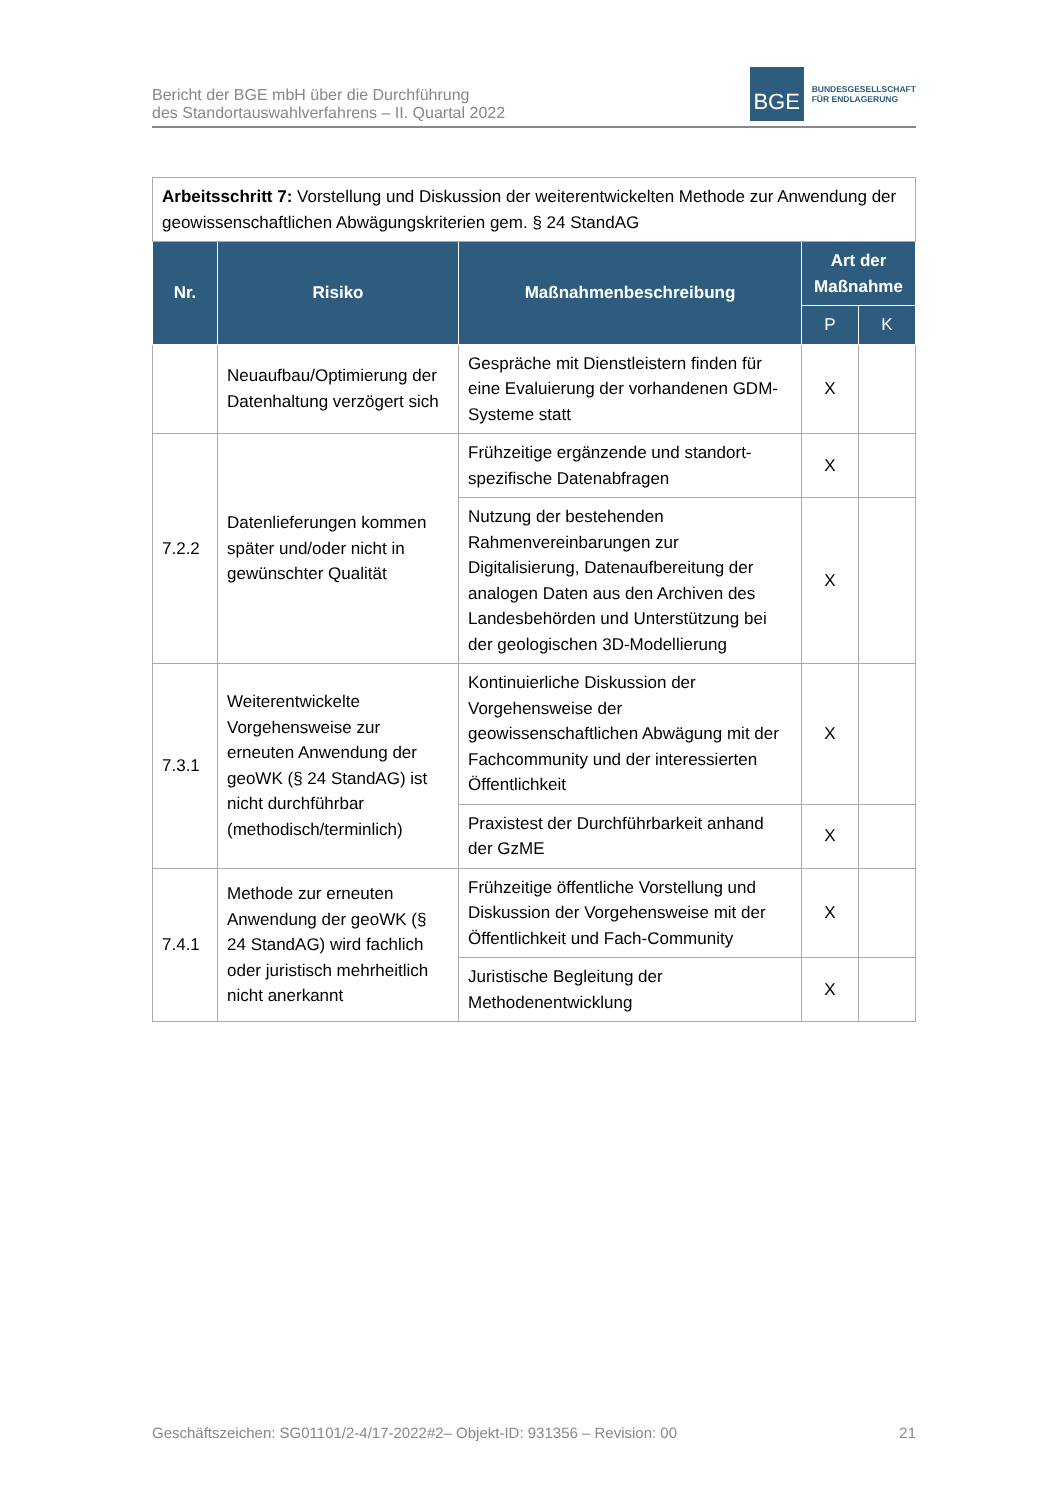Bericht der BGE mbH über die Durchführung
des Standortauswahlverfahrens – II. Quartal 2022
BGE
BUNDESGESELLSCHAFT
FÜR ENDLAGERUNG
| Arbeitsschritt 7: Vorstellung und Diskussion der weiterentwickelten Methode zur Anwendung der geowissenschaftlichen Abwägungskriterien gem. § 24 StandAG | | | | |
| Nr. | Risiko | Maßnahmenbeschreibung | Art der Maßnahme | |
| | | | P | K |
| | Neuaufbau/Optimierung der Datenhaltung verzögert sich | Gespräche mit Dienstleistern finden für eine Evaluierung der vorhandenen GDM-Systeme statt | X | |
| 7.2.2 | Datenlieferungen kommen später und/oder nicht in gewünschter Qualität | Frühzeitige ergänzende und standort-spezifische Datenabfragen | X | |
| | | Nutzung der bestehenden Rahmenvereinbarungen zur Digitalisierung, Datenaufbereitung der analogen Daten aus den Archiven des Landesbehörden und Unterstützung bei der geologischen 3D-Modellierung | X | |
| 7.3.1 | Weiterentwickelte Vorgehensweise zur erneuten Anwendung der geoWK (§ 24 StandAG) ist nicht durchführbar (methodisch/terminlich) | Kontinuierliche Diskussion der Vorgehensweise der geowissenschaftlichen Abwägung mit der Fachcommunity und der interessierten Öffentlichkeit | X | |
| | | Praxistest der Durchführbarkeit anhand der GzME | X | |
| 7.4.1 | Methode zur erneuten Anwendung der geoWK (§ 24 StandAG) wird fachlich oder juristisch mehrheitlich nicht anerkannt | Frühzeitige öffentliche Vorstellung und Diskussion der Vorgehensweise mit der Öffentlichkeit und Fach-Community | X | |
| | | Juristische Begleitung der Methodenentwicklung | X | |
Geschäftszeichen: SG01101/2-4/17-2022#2– Objekt-ID: 931356 – Revision: 00 21